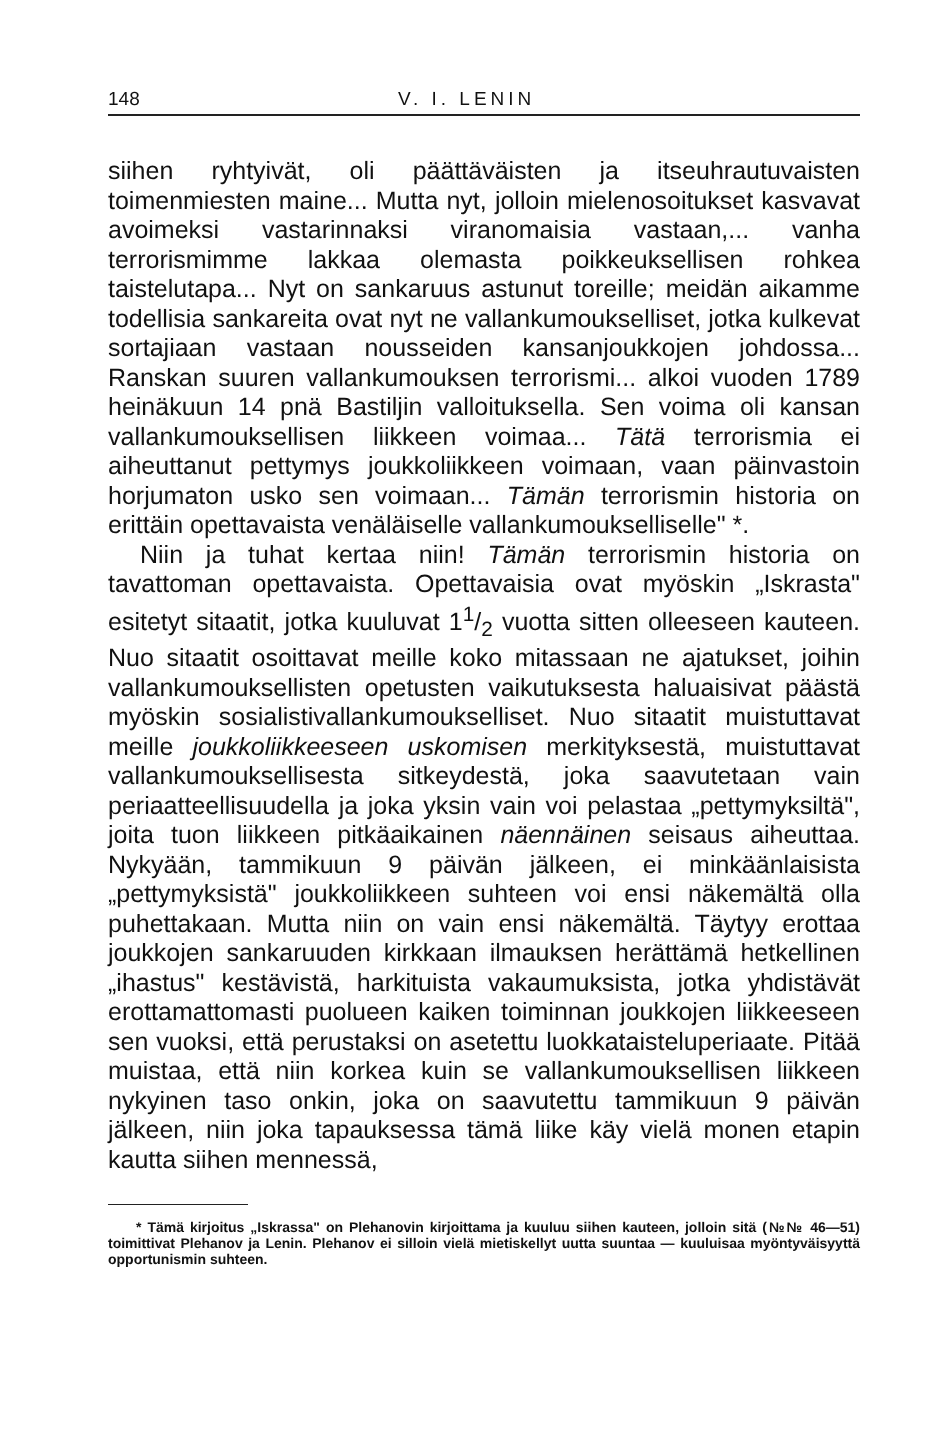148 V. I. LENIN
siihen ryhtyivät, oli päättäväisten ja itseuhrautuvaisten toimenmiesten maine... Mutta nyt, jolloin mielenosoitukset kasvavat avoimeksi vastarinnaksi viranomaisia vastaan,... vanha terrorismimme lakkaa olemasta poikkeuksellisen rohkea taistelutapa... Nyt on sankaruus astunut toreille; meidän aikamme todellisia sankareita ovat nyt ne vallankumoukselliset, jotka kulkevat sortajiaan vastaan nousseiden kansanjoukkojen johdossa... Ranskan suuren vallankumouksen terrorismi... alkoi vuoden 1789 heinäkuun 14 pnä Bastiljin valloituksella. Sen voima oli kansan vallankumouksellisen liikkeen voimaa... Tätä terrorismia ei aiheuttanut pettymys joukkoliikkeen voimaan, vaan päinvastoin horjumaton usko sen voimaan... Tämän terrorismin historia on erittäin opettavaista venäläiselle vallankumoukselliselle" *.
Niin ja tuhat kertaa niin! Tämän terrorismin historia on tavattoman opettavaista. Opettavaisia ovat myöskin „Iskrasta" esitetyt sitaatit, jotka kuuluvat 11/2 vuotta sitten olleeseen kauteen. Nuo sitaatit osoittavat meille koko mitassaan ne ajatukset, joihin vallankumouksellisten opetusten vaikutuksesta haluaisivat päästä myöskin sosialistivallankumoukselliset. Nuo sitaatit muistuttavat meille joukkoliikkeeseen uskomisen merkityksestä, muistuttavat vallankumouksellisesta sitkeydestä, joka saavutetaan vain periaatteellisuudella ja joka yksin vain voi pelastaa „pettymyksiltä", joita tuon liikkeen pitkäaikainen näennäinen seisaus aiheuttaa. Nykyään, tammikuun 9 päivän jälkeen, ei minkäänlaisista „pettymyksistä" joukkoliikkeen suhteen voi ensi näkemältä olla puhettakaan. Mutta niin on vain ensi näkemältä. Täytyy erottaa joukkojen sankaruuden kirkkaan ilmauksen herättämä hetkellinen „ihastus" kestävistä, harkituista vakaumuksista, jotka yhdistävät erottamattomasti puolueen kaiken toiminnan joukkojen liikkeeseen sen vuoksi, että perustaksi on asetettu luokkataisteluperiaate. Pitää muistaa, että niin korkea kuin se vallankumouksellisen liikkeen nykyinen taso onkin, joka on saavutettu tammikuun 9 päivän jälkeen, niin joka tapauksessa tämä liike käy vielä monen etapin kautta siihen mennessä,
* Tämä kirjoitus „Iskrassa" on Plehanovin kirjoittama ja kuuluu siihen kauteen, jolloin sitä (№№ 46—51) toimittivat Plehanov ja Lenin. Plehanov ei silloin vielä mietiskellyt uutta suuntaa — kuuluisaa myöntyväisyyttä opportunismin suhteen.